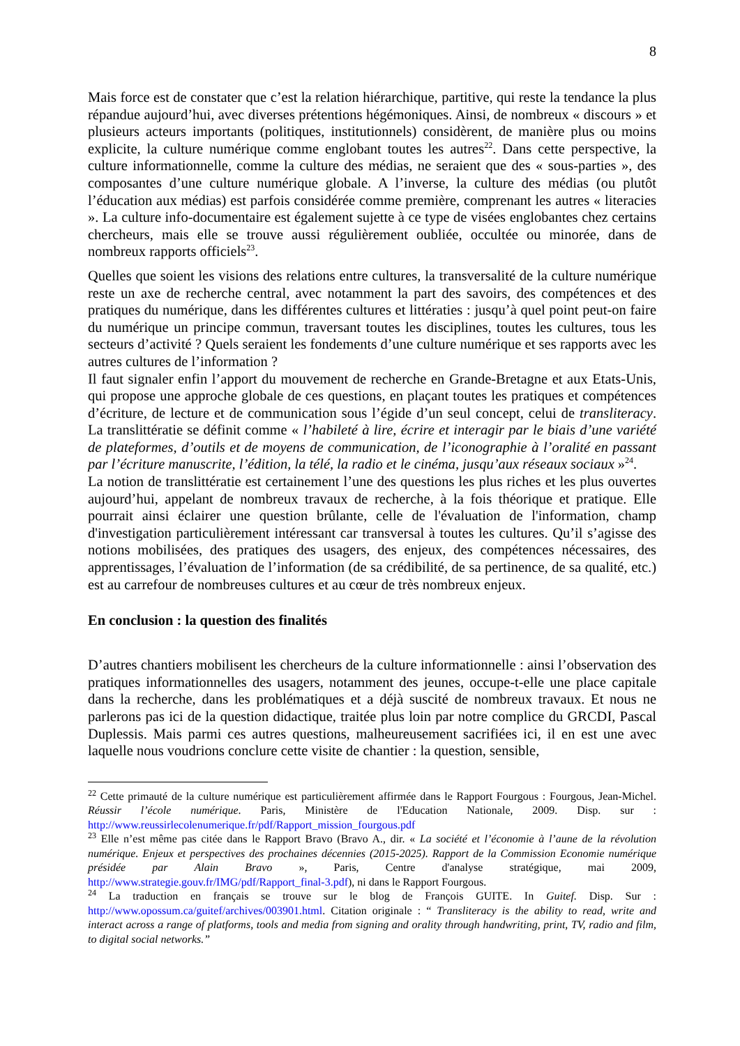8
Mais force est de constater que c’est la relation hiérarchique, partitive, qui reste la tendance la plus répandue aujourd’hui, avec diverses prétentions hégémoniques. Ainsi, de nombreux « discours » et plusieurs acteurs importants (politiques, institutionnels) considèrent, de manière plus ou moins explicite, la culture numérique comme englobant toutes les autres<sup>22</sup>. Dans cette perspective, la culture informationnelle, comme la culture des médias, ne seraient que des « sous-parties », des composantes d’une culture numérique globale. A l’inverse, la culture des médias (ou plutôt l’éducation aux médias) est parfois considérée comme première, comprenant les autres « literacies ». La culture info-documentaire est également sujette à ce type de visées englobantes chez certains chercheurs, mais elle se trouve aussi régulièrement oubliée, occultée ou minorée, dans de nombreux rapports officiels<sup>23</sup>.
Quelles que soient les visions des relations entre cultures, la transversalité de la culture numérique reste un axe de recherche central, avec notamment la part des savoirs, des compétences et des pratiques du numérique, dans les différentes cultures et littératies : jusqu’à quel point peut-on faire du numérique un principe commun, traversant toutes les disciplines, toutes les cultures, tous les secteurs d’activité ? Quels seraient les fondements d’une culture numérique et ses rapports avec les autres cultures de l’information ?
Il faut signaler enfin l’apport du mouvement de recherche en Grande-Bretagne et aux Etats-Unis, qui propose une approche globale de ces questions, en plaçant toutes les pratiques et compétences d’écriture, de lecture et de communication sous l’égide d’un seul concept, celui de transliteracy. La translittératie se définit comme « l’habileté à lire, écrire et interagir par le biais d’une variété de plateformes, d’outils et de moyens de communication, de l’iconographie à l’oralité en passant par l’écriture manuscrite, l’édition, la télé, la radio et le cinéma, jusqu’aux réseaux sociaux »<sup>24</sup>.
La notion de translittératie est certainement l’une des questions les plus riches et les plus ouvertes aujourd’hui, appelant de nombreux travaux de recherche, à la fois théorique et pratique. Elle pourrait ainsi éclairer une question brûlante, celle de l'évaluation de l'information, champ d'investigation particulièrement intéressant car transversal à toutes les cultures. Qu’il s’agisse des notions mobilisées, des pratiques des usagers, des enjeux, des compétences nécessaires, des apprentissages, l’évaluation de l’information (de sa crédibilité, de sa pertinence, de sa qualité, etc.) est au carrefour de nombreuses cultures et au cœur de très nombreux enjeux.
En conclusion : la question des finalités
D’autres chantiers mobilisent les chercheurs de la culture informationnelle : ainsi l’observation des pratiques informationnelles des usagers, notamment des jeunes, occupe-t-elle une place capitale dans la recherche, dans les problématiques et a déjà suscité de nombreux travaux. Et nous ne parlerons pas ici de la question didactique, traitée plus loin par notre complice du GRCDI, Pascal Duplessis. Mais parmi ces autres questions, malheureusement sacrifiées ici, il en est une avec laquelle nous voudrions conclure cette visite de chantier : la question, sensible,
<sup>22</sup> Cette primauté de la culture numérique est particulièrement affirmée dans le Rapport Fourgous : Fourgous, Jean-Michel. Réussir l’école numérique. Paris, Ministère de l'Education Nationale, 2009. Disp. sur : http://www.reussirlecolenumerique.fr/pdf/Rapport_mission_fourgous.pdf
<sup>23</sup> Elle n’est même pas citée dans le Rapport Bravo (Bravo A., dir. « La société et l’économie à l’aune de la révolution numérique. Enjeux et perspectives des prochaines décennies (2015-2025). Rapport de la Commission Economie numérique présidée par Alain Bravo », Paris, Centre d'analyse stratégique, mai 2009, http://www.strategie.gouv.fr/IMG/pdf/Rapport_final-3.pdf), ni dans le Rapport Fourgous.
<sup>24</sup> La traduction en français se trouve sur le blog de François GUITE. In Guitef. Disp. Sur : http://www.opossum.ca/guitef/archives/003901.html. Citation originale : “ Transliteracy is the ability to read, write and interact across a range of platforms, tools and media from signing and orality through handwriting, print, TV, radio and film, to digital social networks.”